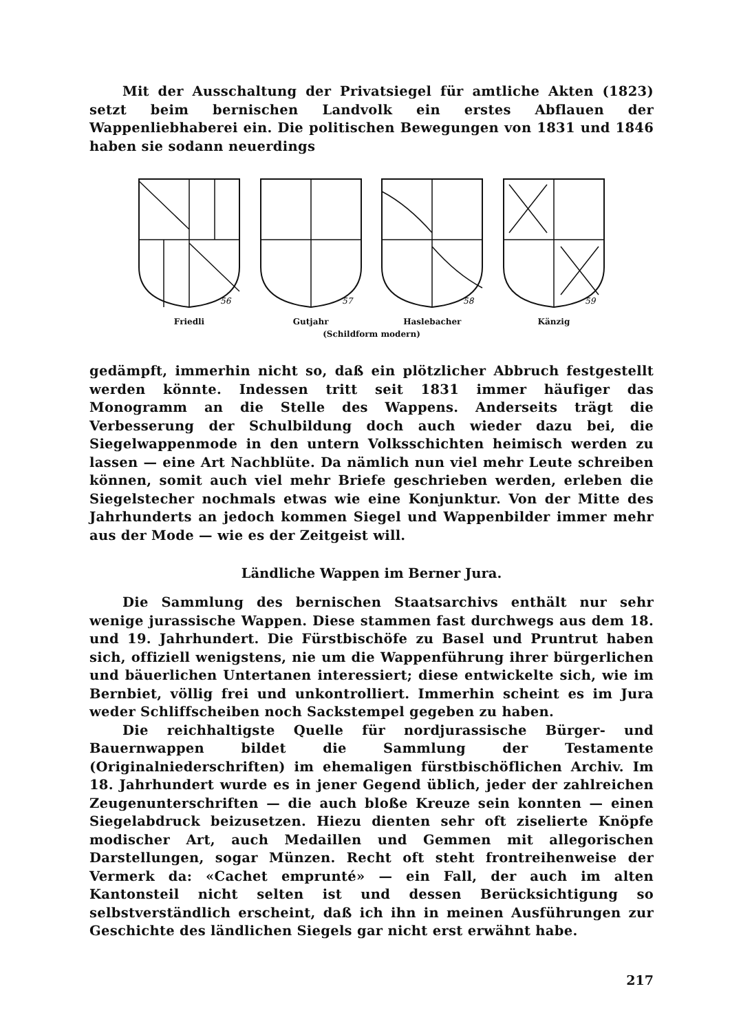Mit der Ausschaltung der Privatsiegel für amtliche Akten (1823) setzt beim bernischen Landvolk ein erstes Abflauen der Wappenliebhaberei ein. Die politischen Bewegungen von 1831 und 1846 haben sie sodann neuerdings
56
Friedli
57
Gutjahr
58
Haslebacher
59
Känzig
(Schildform modern)
gedämpft, immerhin nicht so, daß ein plötzlicher Abbruch festgestellt werden könnte. Indessen tritt seit 1831 immer häufiger das Monogramm an die Stelle des Wappens. Anderseits trägt die Verbesserung der Schulbildung doch auch wieder dazu bei, die Siegelwappenmode in den untern Volksschichten heimisch werden zu lassen — eine Art Nachblüte. Da nämlich nun viel mehr Leute schreiben können, somit auch viel mehr Briefe geschrieben werden, erleben die Siegelstecher nochmals etwas wie eine Konjunktur. Von der Mitte des Jahrhunderts an jedoch kommen Siegel und Wappenbilder immer mehr aus der Mode — wie es der Zeitgeist will.
Ländliche Wappen im Berner Jura.
Die Sammlung des bernischen Staatsarchivs enthält nur sehr wenige jurassische Wappen. Diese stammen fast durchwegs aus dem 18. und 19. Jahrhundert. Die Fürstbischöfe zu Basel und Pruntrut haben sich, offiziell wenigstens, nie um die Wappenführung ihrer bürgerlichen und bäuerlichen Untertanen interessiert; diese entwickelte sich, wie im Bernbiet, völlig frei und unkontrolliert. Immerhin scheint es im Jura weder Schliffscheiben noch Sackstempel gegeben zu haben.
Die reichhaltigste Quelle für nordjurassische Bürger- und Bauernwappen bildet die Sammlung der Testamente (Originalniederschriften) im ehemaligen fürstbischöflichen Archiv. Im 18. Jahrhundert wurde es in jener Gegend üblich, jeder der zahlreichen Zeugenunterschriften — die auch bloße Kreuze sein konnten — einen Siegelabdruck beizusetzen. Hiezu dienten sehr oft ziselierte Knöpfe modischer Art, auch Medaillen und Gemmen mit allegorischen Darstellungen, sogar Münzen. Recht oft steht frontreihenweise der Vermerk da: «Cachet emprunté» — ein Fall, der auch im alten Kantonsteil nicht selten ist und dessen Berücksichtigung so selbstverständlich erscheint, daß ich ihn in meinen Ausführungen zur Geschichte des ländlichen Siegels gar nicht erst erwähnt habe.
217